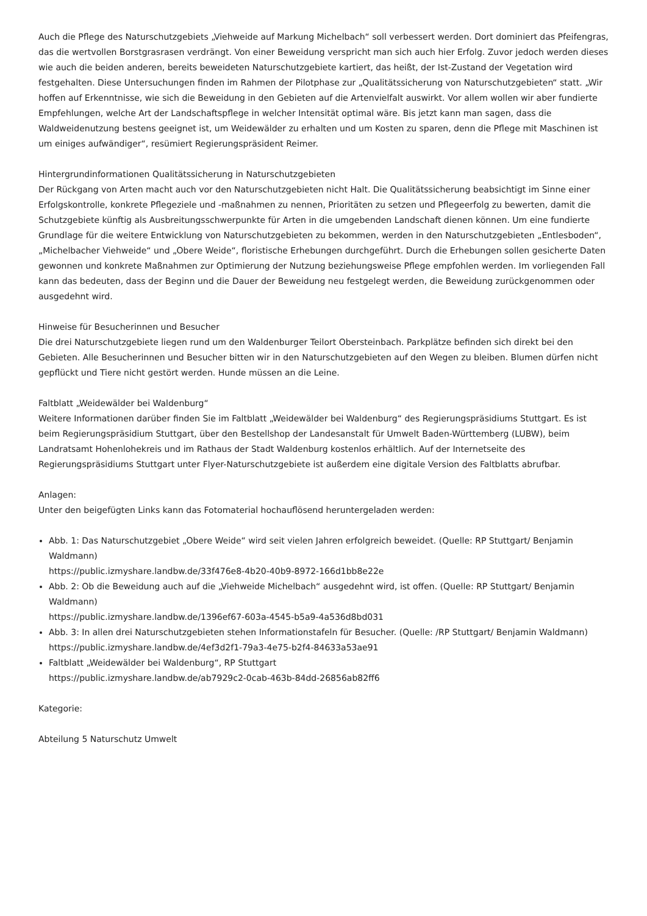Auch die Pflege des Naturschutzgebiets „Viehweide auf Markung Michelbach“ soll verbessert werden. Dort dominiert das Pfeifengras, das die wertvollen Borstgrasrasen verdrängt. Von einer Beweidung verspricht man sich auch hier Erfolg. Zuvor jedoch werden dieses wie auch die beiden anderen, bereits beweideten Naturschutzgebiete kartiert, das heißt, der Ist-Zustand der Vegetation wird festgehalten. Diese Untersuchungen finden im Rahmen der Pilotphase zur „Qualitätssicherung von Naturschutzgebieten“ statt. „Wir hoffen auf Erkenntnisse, wie sich die Beweidung in den Gebieten auf die Artenvielfalt auswirkt. Vor allem wollen wir aber fundierte Empfehlungen, welche Art der Landschaftspflege in welcher Intensität optimal wäre. Bis jetzt kann man sagen, dass die Waldweidenutzung bestens geeignet ist, um Weidewälder zu erhalten und um Kosten zu sparen, denn die Pflege mit Maschinen ist um einiges aufwändiger“, resümiert Regierungspräsident Reimer.
Hintergrundinformationen Qualitätssicherung in Naturschutzgebieten
Der Rückgang von Arten macht auch vor den Naturschutzgebieten nicht Halt. Die Qualitätssicherung beabsichtigt im Sinne einer Erfolgskontrolle, konkrete Pflegeziele und -maßnahmen zu nennen, Prioritäten zu setzen und Pflegeerfolg zu bewerten, damit die Schutzgebiete künftig als Ausbreitungsschwerpunkte für Arten in die umgebenden Landschaft dienen können. Um eine fundierte Grundlage für die weitere Entwicklung von Naturschutzgebieten zu bekommen, werden in den Naturschutzgebieten „Entlesboden“, „Michelbacher Viehweide“ und „Obere Weide“, floristische Erhebungen durchgeführt. Durch die Erhebungen sollen gesicherte Daten gewonnen und konkrete Maßnahmen zur Optimierung der Nutzung beziehungsweise Pflege empfohlen werden. Im vorliegenden Fall kann das bedeuten, dass der Beginn und die Dauer der Beweidung neu festgelegt werden, die Beweidung zurückgenommen oder ausgedehnt wird.
Hinweise für Besucherinnen und Besucher
Die drei Naturschutzgebiete liegen rund um den Waldenburger Teilort Obersteinbach. Parkplätze befinden sich direkt bei den Gebieten. Alle Besucherinnen und Besucher bitten wir in den Naturschutzgebieten auf den Wegen zu bleiben. Blumen dürfen nicht gepflückt und Tiere nicht gestört werden. Hunde müssen an die Leine.
Faltblatt „Weidewälder bei Waldenburg“
Weitere Informationen darüber finden Sie im Faltblatt „Weidewälder bei Waldenburg“ des Regierungspräsidiums Stuttgart. Es ist beim Regierungspräsidium Stuttgart, über den Bestellshop der Landesanstalt für Umwelt Baden-Württemberg (LUBW), beim Landratsamt Hohenlohekreis und im Rathaus der Stadt Waldenburg kostenlos erhältlich. Auf der Internetseite des Regierungspräsidiums Stuttgart unter Flyer-Naturschutzgebiete ist außerdem eine digitale Version des Faltblatts abrufbar.
Anlagen:
Unter den beigefügten Links kann das Fotomaterial hochauflösend heruntergeladen werden:
Abb. 1: Das Naturschutzgebiet „Obere Weide“ wird seit vielen Jahren erfolgreich beweidet. (Quelle: RP Stuttgart/ Benjamin Waldmann)
https://public.izmyshare.landbw.de/33f476e8-4b20-40b9-8972-166d1bb8e22e
Abb. 2: Ob die Beweidung auch auf die „Viehweide Michelbach“ ausgedehnt wird, ist offen. (Quelle: RP Stuttgart/ Benjamin Waldmann)
https://public.izmyshare.landbw.de/1396ef67-603a-4545-b5a9-4a536d8bd031
Abb. 3: In allen drei Naturschutzgebieten stehen Informationstafeln für Besucher. (Quelle: /RP Stuttgart/ Benjamin Waldmann)
https://public.izmyshare.landbw.de/4ef3d2f1-79a3-4e75-b2f4-84633a53ae91
Faltblatt „Weidewälder bei Waldenburg“, RP Stuttgart
https://public.izmyshare.landbw.de/ab7929c2-0cab-463b-84dd-26856ab82ff6
Kategorie:
Abteilung 5 Naturschutz Umwelt